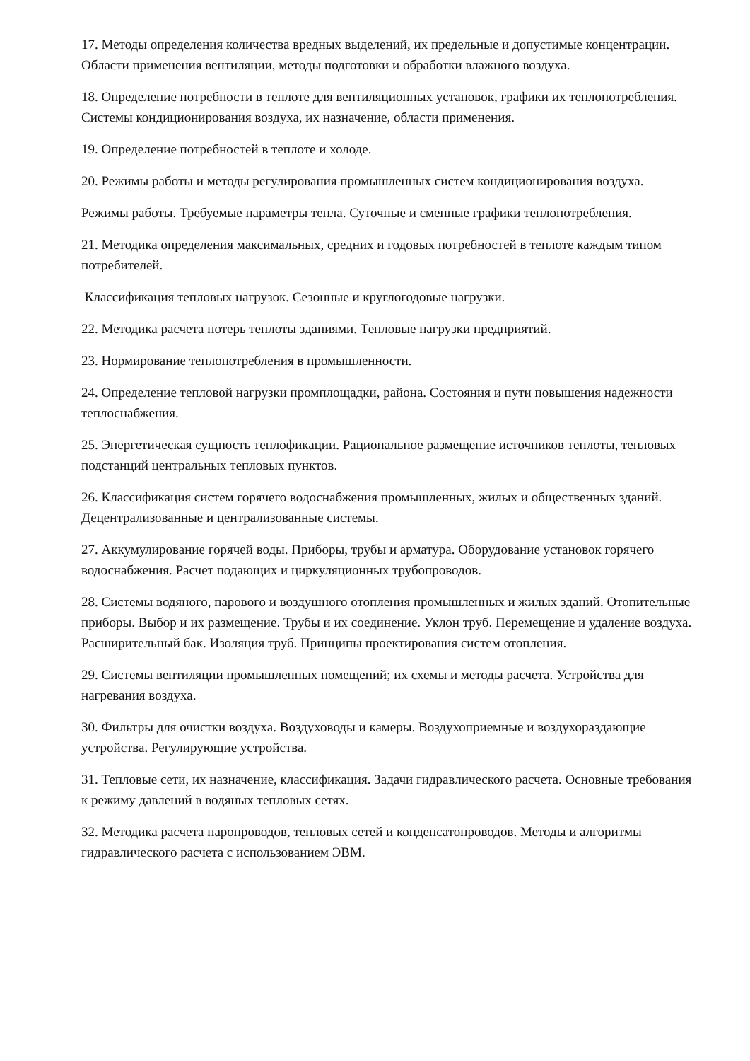17. Методы определения количества вредных выделений, их предельные и допустимые концентрации. Области применения вентиляции, методы подготовки и обработки влажного воздуха.
18. Определение потребности в теплоте для вентиляционных установок, графики их теплопотребления. Системы кондиционирования воздуха, их назначение, области применения.
19. Определение потребностей в теплоте и холоде.
20. Режимы работы и методы регулирования промышленных систем кондиционирования воздуха.
Режимы работы. Требуемые параметры тепла. Суточные и сменные графики теплопотребления.
21. Методика определения максимальных, средних и годовых потребностей в теплоте каждым типом потребителей.
Классификация тепловых нагрузок. Сезонные и круглогодовые нагрузки.
22. Методика расчета потерь теплоты зданиями. Тепловые нагрузки предприятий.
23. Нормирование теплопотребления в промышленности.
24. Определение тепловой нагрузки промплощадки, района. Состояния и пути повышения надежности теплоснабжения.
25. Энергетическая сущность теплофикации. Рациональное размещение источников теплоты, тепловых подстанций центральных тепловых пунктов.
26. Классификация систем горячего водоснабжения промышленных, жилых и общественных зданий. Децентрализованные и централизованные системы.
27. Аккумулирование горячей воды. Приборы, трубы и арматура. Оборудование установок горячего водоснабжения. Расчет подающих и циркуляционных трубопроводов.
28. Системы водяного, парового и воздушного отопления промышленных и жилых зданий. Отопительные приборы. Выбор и их размещение. Трубы и их соединение. Уклон труб. Перемещение и удаление воздуха. Расширительный бак. Изоляция труб. Принципы проектирования систем отопления.
29. Системы вентиляции промышленных помещений; их схемы и методы расчета. Устройства для нагревания воздуха.
30. Фильтры для очистки воздуха. Воздуховоды и камеры. Воздухоприемные и воздухораздающие устройства. Регулирующие устройства.
31. Тепловые сети, их назначение, классификация. Задачи гидравлического расчета. Основные требования к режиму давлений в водяных тепловых сетях.
32. Методика расчета паропроводов, тепловых сетей и конденсатопроводов. Методы и алгоритмы гидравлического расчета с использованием ЭВМ.